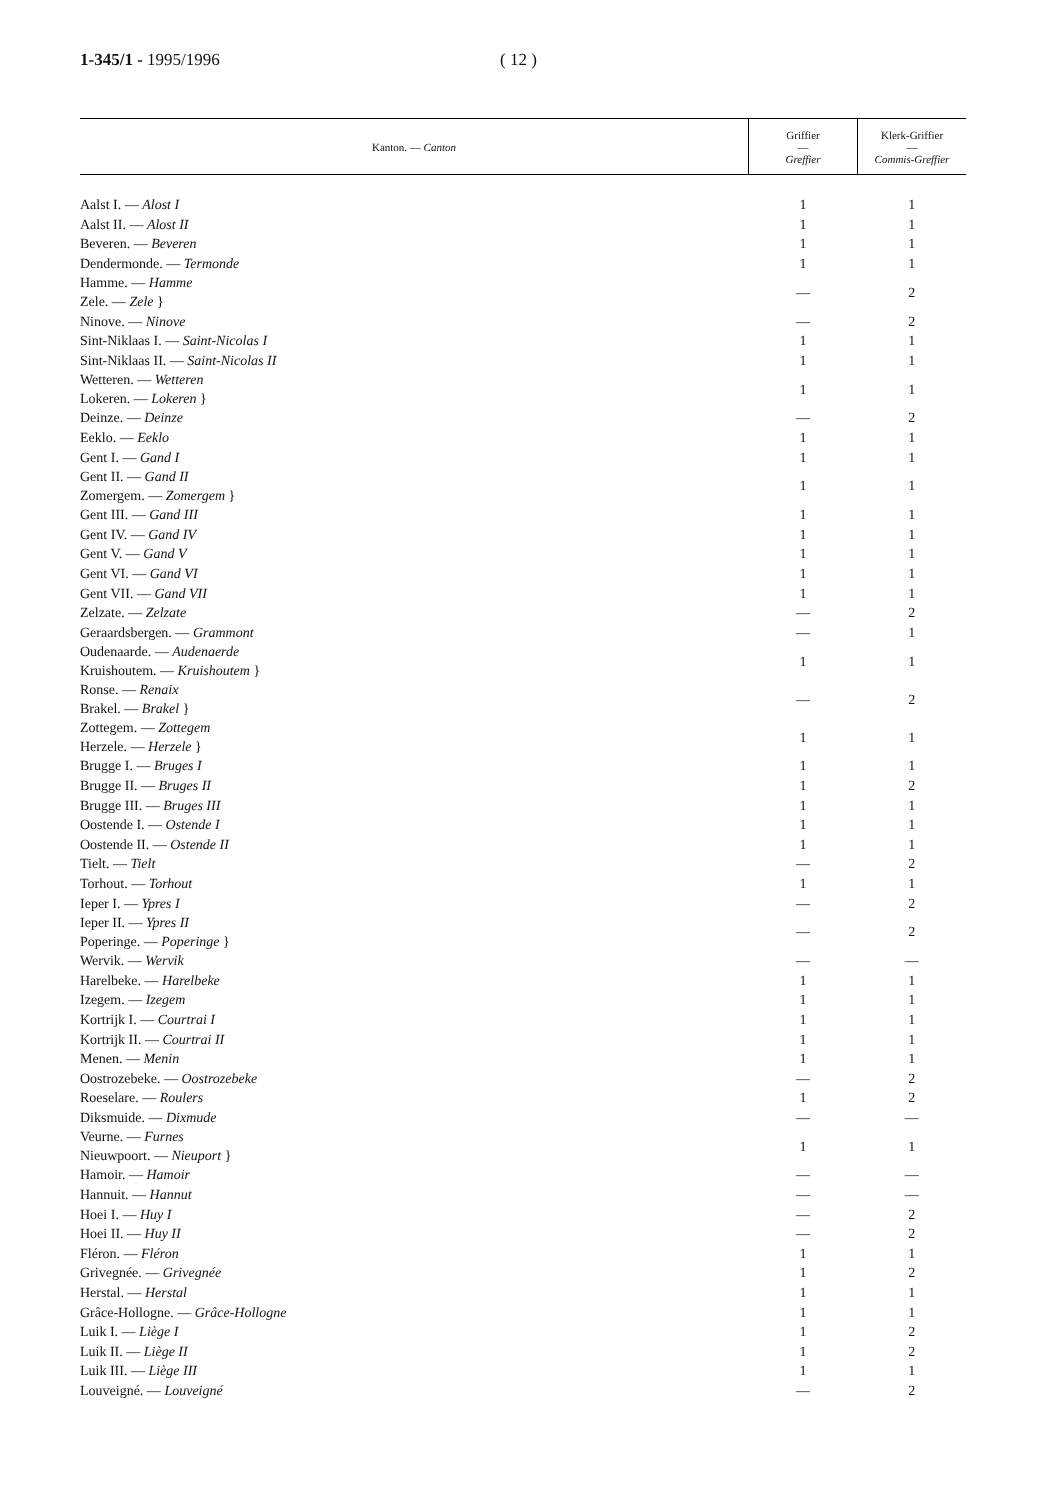1-345/1 - 1995/1996 ( 12 )
| Kanton. — Canton | Griffier — Greffier | Klerk-Griffier — Commis-Greffier |
| --- | --- | --- |
| Aalst I. — Alost I | 1 | 1 |
| Aalst II. — Alost II | 1 | 1 |
| Beveren. — Beveren | 1 | 1 |
| Dendermonde. — Termonde | 1 | 1 |
| Hamme. — Hamme Zele. — Zele } | — | 2 |
| Ninove. — Ninove | — | 2 |
| Sint-Niklaas I. — Saint-Nicolas I | 1 | 1 |
| Sint-Niklaas II. — Saint-Nicolas II | 1 | 1 |
| Wetteren. — Wetteren Lokeren. — Lokeren } | 1 | 1 |
| Deinze. — Deinze | — | 2 |
| Eeklo. — Eeklo | 1 | 1 |
| Gent I. — Gand I | 1 | 1 |
| Gent II. — Gand II Zomergem. — Zomergem } | 1 | 1 |
| Gent III. — Gand III | 1 | 1 |
| Gent IV. — Gand IV | 1 | 1 |
| Gent V. — Gand V | 1 | 1 |
| Gent VI. — Gand VI | 1 | 1 |
| Gent VII. — Gand VII | 1 | 1 |
| Zelzate. — Zelzate | — | 2 |
| Geraardsbergen. — Grammont | — | 1 |
| Oudenaarde. — Audenaerde Kruishoutem. — Kruishoutem } | 1 | 1 |
| Ronse. — Renaix Brakel. — Brakel } | — | 2 |
| Zottegem. — Zottegem Herzele. — Herzele } | 1 | 1 |
| Brugge I. — Bruges I | 1 | 1 |
| Brugge II. — Bruges II | 1 | 2 |
| Brugge III. — Bruges III | 1 | 1 |
| Oostende I. — Ostende I | 1 | 1 |
| Oostende II. — Ostende II | 1 | 1 |
| Tielt. — Tielt | — | 2 |
| Torhout. — Torhout | 1 | 1 |
| Ieper I. — Ypres I | — | 2 |
| Ieper II. — Ypres II Poperinge. — Poperinge } | — | 2 |
| Wervik. — Wervik | — | — |
| Harelbeke. — Harelbeke | 1 | 1 |
| Izegem. — Izegem | 1 | 1 |
| Kortrijk I. — Courtrai I | 1 | 1 |
| Kortrijk II. — Courtrai II | 1 | 1 |
| Menen. — Menin | 1 | 1 |
| Oostrozebeke. — Oostrozebeke | — | 2 |
| Roeselare. — Roulers | 1 | 2 |
| Diksmuide. — Dixmude | — | — |
| Veurne. — Furnes Nieuwpoort. — Nieuport } | 1 | 1 |
| Hamoir. — Hamoir | — | — |
| Hannuit. — Hannut | — | — |
| Hoei I. — Huy I | — | 2 |
| Hoei II. — Huy II | — | 2 |
| Fléron. — Fléron | 1 | 1 |
| Grivegnée. — Grivegnée | 1 | 2 |
| Herstal. — Herstal | 1 | 1 |
| Grâce-Hollogne. — Grâce-Hollogne | 1 | 1 |
| Luik I. — Liège I | 1 | 2 |
| Luik II. — Liège II | 1 | 2 |
| Luik III. — Liège III | 1 | 1 |
| Louveigné. — Louveigné | — | 2 |